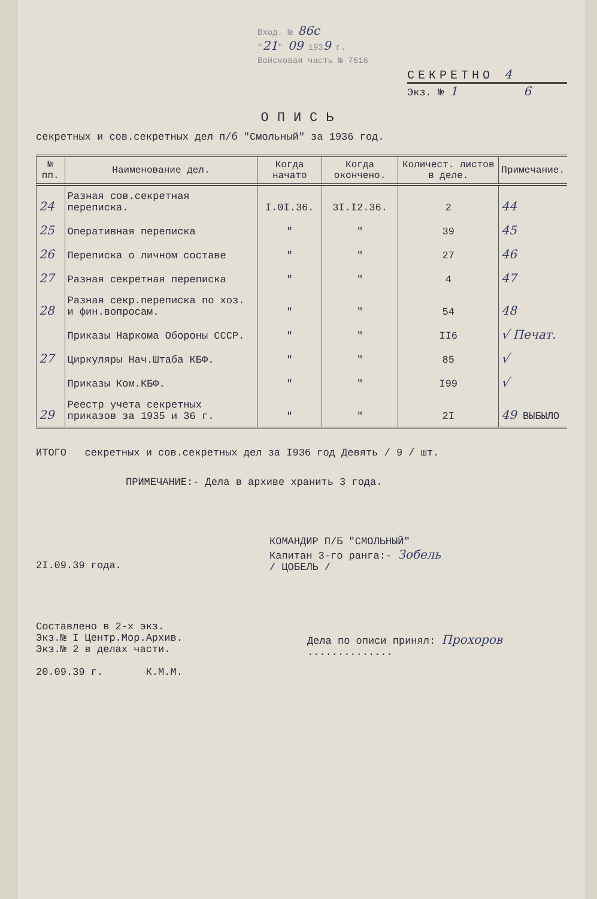Вход. № 86с
"21" 09 1939 г.
Войсковая часть № 7616
СЕКРЕТНО 4
Экз. № 1 6
ОПИСЬ
секретных и сов.секретных дел п/б "Смольный" за 1936 год.
| № пп. | Наименование дел. | Когда начато | Когда окончено. | Количест. листов в деле. | Примечание. |
| --- | --- | --- | --- | --- | --- |
| 24 | Разная сов.секретная переписка. | I.0I.36. | 3I.I2.36. | 2 | 44 |
| 25 | Оперативная переписка | " | " | 39 | 45 |
| 26 | Переписка о личном составе | " | " | 27 | 46 |
| 27 | Разная секретная переписка | " | " | 4 | 47 |
| 28 | Разная секр.переписка по хоз. и фин.вопросам. | " | " | 54 | 48 |
| | Приказы Наркома Обороны СССР. | " | " | II6 | √ Печат. |
| 27 | Циркуляры Нач.Штаба КБФ. | " | " | 85 | √ |
| | Приказы Ком.КБФ. | " | " | I99 | √ |
| 29 | Реестр учета секретных приказов за 1935 и 36 г. | " | " | 2I | 49 ВЫБЫЛО |
ИТОГО секретных и сов.секретных дел за I936 год Девять / 9 / шт.
ПРИМЕЧАНИЕ:- Дела в архиве хранить 3 года.
2I.09.39 года.
КОМАНДИР П/Б "СМОЛЬНЫЙ"
Капитан 3-го ранга:- Зобель
/ ЦОБЕЛЬ /
Составлено в 2-х экз.
Экз.№ I Центр.Мор.Архив.
Экз.№ 2 в делах части.
20.09.39 г. К.М.М.
Дела по описи принял: Прохоров ..............